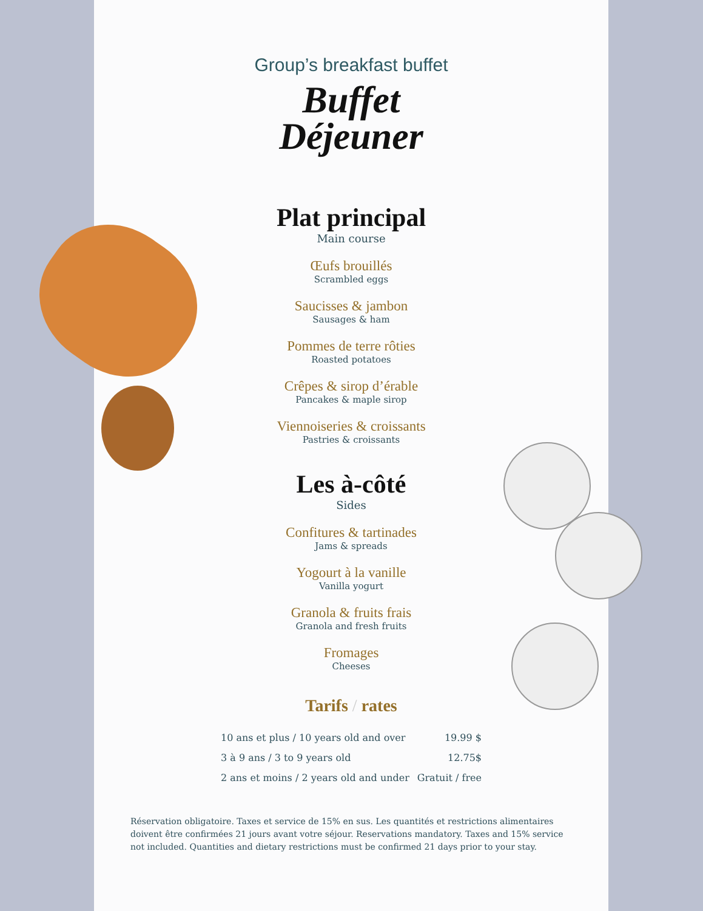Group’s breakfast buffet
Buffet
Déjeuner
Plat principal
Main course
Œufs brouillés
Scrambled eggs
Saucisses & jambon
Sausages & ham
Pommes de terre rôties
Roasted potatoes
Crêpes & sirop d’érable
Pancakes & maple sirop
Viennoiseries & croissants
Pastries & croissants
Les à-côté
Sides
Confitures & tartinades
Jams & spreads
Yogourt à la vanille
Vanilla yogurt
Granola & fruits frais
Granola and fresh fruits
Fromages
Cheeses
Tarifs / rates
| 10 ans et plus / 10 years old and over | 19.99 $ |
| 3 à 9 ans / 3 to 9 years old | 12.75$ |
| 2 ans et moins / 2 years old and under | Gratuit / free |
Réservation obligatoire. Taxes et service de 15% en sus. Les quantités et restrictions alimentaires doivent être confirmées 21 jours avant votre séjour. Reservations mandatory. Taxes and 15% service not included. Quantities and dietary restrictions must be confirmed 21 days prior to your stay.